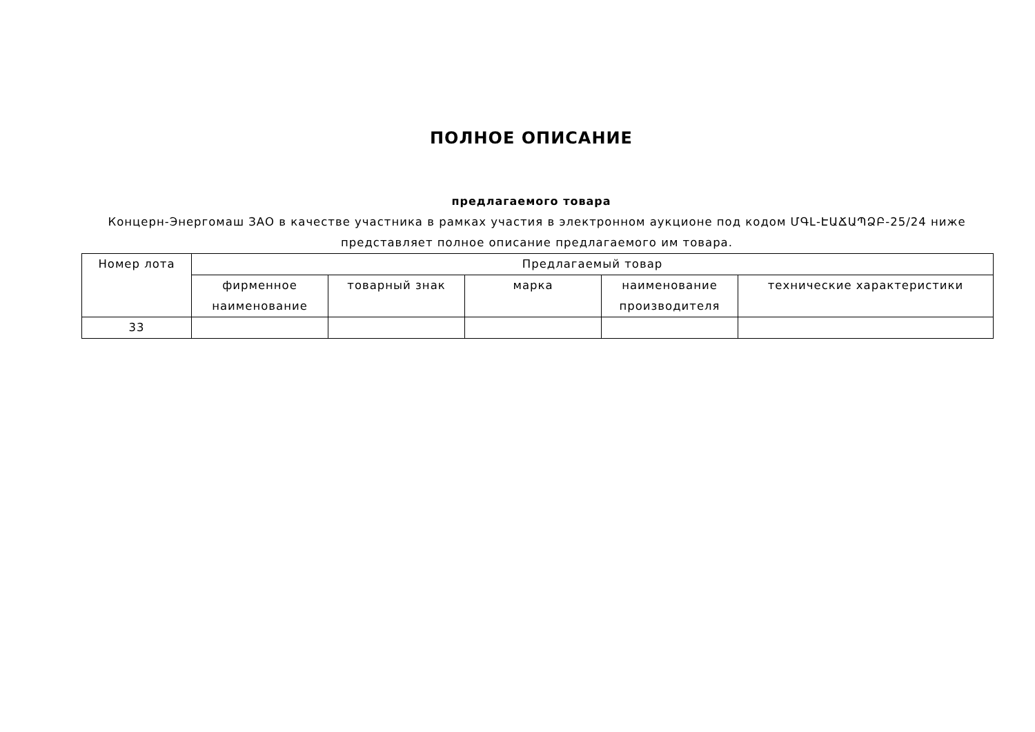ПОЛНОЕ ОПИСАНИЕ
предлагаемого товара
Концерн-Энергомаш ЗАО в качестве участника в рамках участия в электронном аукционе под кодом ՄԳԼ-ԷԱՃԱՊՁԲ-25/24 ниже представляет полное описание предлагаемого им товара.
| Номер лота | Предлагаемый товар | | | | |
| --- | --- | --- | --- | --- | --- |
| | фирменное наименование | товарный знак | марка | наименование производителя | технические характеристики |
| 33 | | | | | |